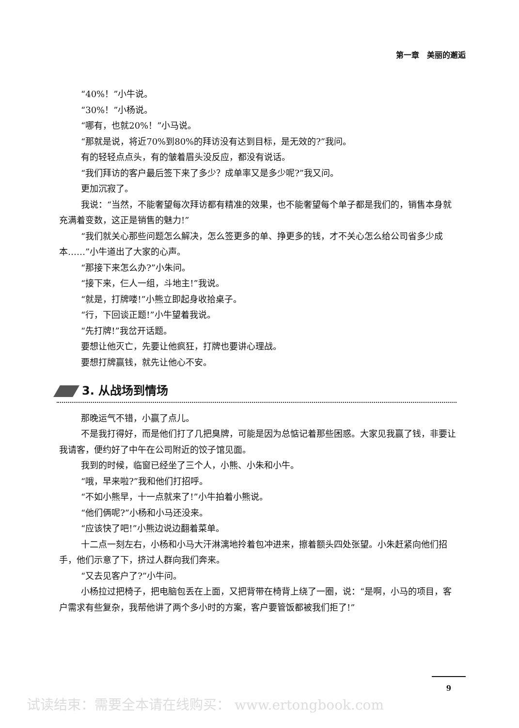第一章　美丽的邂逅
“40%！”小牛说。
“30%！”小杨说。
“哪有，也就20%！”小马说。
“那就是说，将近70%到80%的拜访没有达到目标，是无效的?”我问。
有的轻轻点点头，有的皱着眉头没反应，都没有说话。
“我们拜访的客户最后签下来了多少？成单率又是多少呢?”我又问。
更加沉寂了。
我说：“当然，不能奢望每次拜访都有精准的效果，也不能奢望每个单子都是我们的，销售本身就充满着变数，这正是销售的魅力!”
“我们就关心那些问题怎么解决，怎么签更多的单、挣更多的钱，才不关心怎么给公司省多少成本……”小牛道出了大家的心声。
“那接下来怎么办?”小朱问。
“接下来，仨人一组，斗地主!”我说。
“就是，打牌喽!”小熊立即起身收拾桌子。
“行，下回谈正题!”小牛望着我说。
“先打牌!”我岔开话题。
要想让他灭亡，先要让他疯狂，打牌也要讲心理战。
要想打牌赢钱，就先让他心不安。
3. 从战场到情场
那晚运气不错，小赢了点儿。
不是我打得好，而是他们打了几把臭牌，可能是因为总惦记着那些困惑。大家见我赢了钱，非要让我请客，便约好了中午在公司附近的饺子馆见面。
我到的时候，临窗已经坐了三个人，小熊、小朱和小牛。
“哦，早来啦?”我和他们打招呼。
“不如小熊早，十一点就来了!”小牛拍着小熊说。
“他们俩呢?”小杨和小马还没来。
“应该快了吧!”小熊边说边翻着菜单。
十二点一刻左右，小杨和小马大汗淋漓地拎着包冲进来，擦着额头四处张望。小朱赶紧向他们招手，他们示意了下，挤过人群向我们奔来。
“又去见客户了?”小牛问。
小杨拉过把椅子，把电脑包丢在上面，又把背带在椅背上绕了一圈，说：“是啊，小马的项目，客户需求有些复杂，我帮他讲了两个多小时的方案，客户要管饭都被我们拒了!”
9
试读结束：需要全本请在线购买： www.ertongbook.com